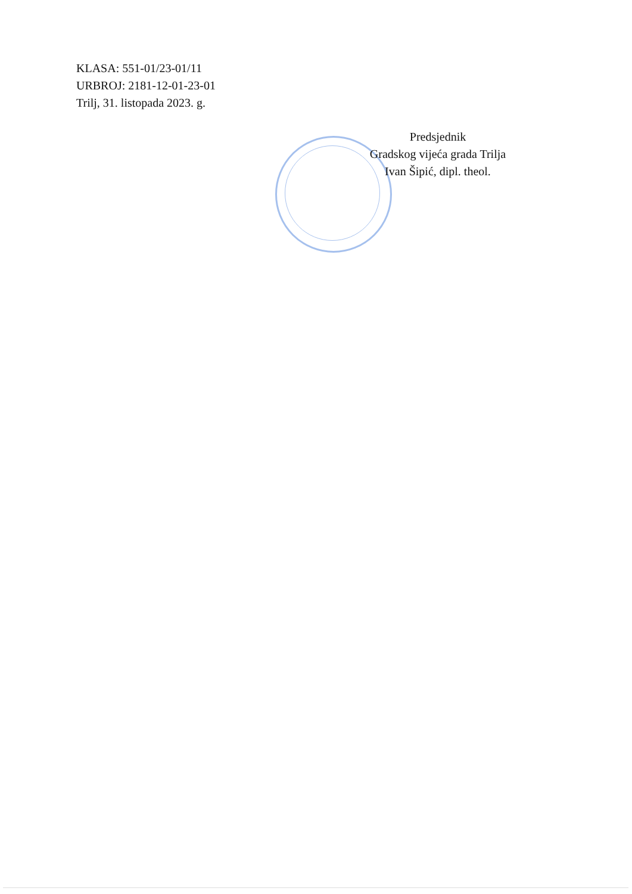KLASA: 551-01/23-01/11
URBROJ: 2181-12-01-23-01
Trilj, 31. listopada 2023. g.
Predsjednik
Gradskog vijeća grada Trilja
Ivan Šipić, dipl. theol.